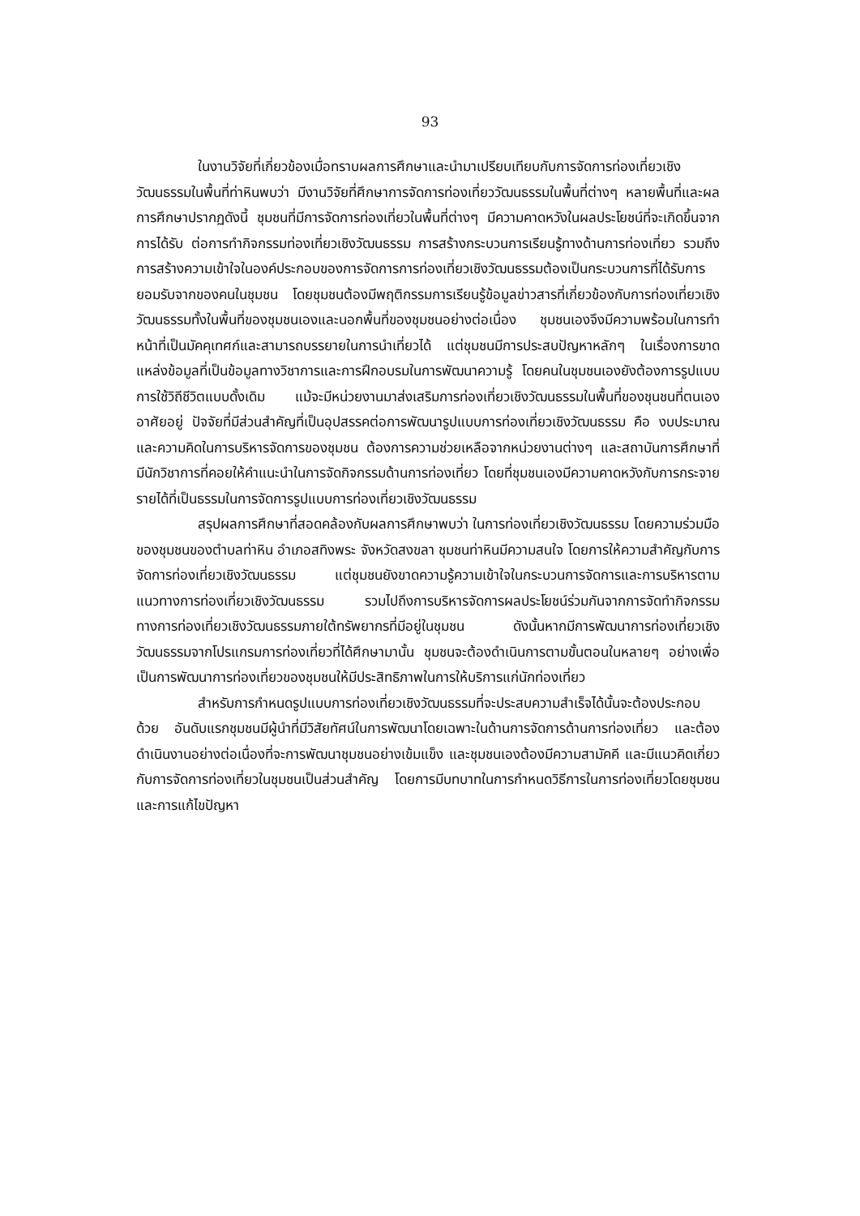93
ในงานวิจัยที่เกี่ยวข้องเมื่อทราบผลการศึกษาและนำมาเปรียบเทียบกับการจัดการท่องเที่ยวเชิงวัฒนธรรมในพื้นที่ท่าหินพบว่า มีงานวิจัยที่ศึกษาการจัดการท่องเที่ยววัฒนธรรมในพื้นที่ต่างๆ หลายพื้นที่และผลการศึกษาปรากฏดังนี้ ชุมชนที่มีการจัดการท่องเที่ยวในพื้นที่ต่างๆ มีความคาดหวังในผลประโยชน์ที่จะเกิดขึ้นจากการได้รับ ต่อการทำกิจกรรมท่องเที่ยวเชิงวัฒนธรรม การสร้างกระบวนการเรียนรู้ทางด้านการท่องเที่ยว รวมถึงการสร้างความเข้าใจในองค์ประกอบของการจัดการการท่องเที่ยวเชิงวัฒนธรรมต้องเป็นกระบวนการที่ได้รับการยอมรับจากของคนในชุมชน โดยชุมชนต้องมีพฤติกรรมการเรียนรู้ข้อมูลข่าวสารที่เกี่ยวข้องกับการท่องเที่ยวเชิงวัฒนธรรมทั้งในพื้นที่ของชุมชนเองและนอกพื้นที่ของชุมชนอย่างต่อเนื่อง ชุมชนเองจึงมีความพร้อมในการทำหน้าที่เป็นมัคคุเทศก์และสามารถบรรยายในการนำเที่ยวได้ แต่ชุมชนมีการประสบปัญหาหลักๆ ในเรื่องการขาดแหล่งข้อมูลที่เป็นข้อมูลทางวิชาการและการฝึกอบรมในการพัฒนาความรู้ โดยคนในชุมชนเองยังต้องการรูปแบบการใช้วิถีชีวิตแบบดั้งเดิม แม้จะมีหน่วยงานมาส่งเสริมการท่องเที่ยวเชิงวัฒนธรรมในพื้นที่ของชุนชนที่ตนเองอาศัยอยู่ ปัจจัยที่มีส่วนสำคัญที่เป็นอุปสรรคต่อการพัฒนารูปแบบการท่องเที่ยวเชิงวัฒนธรรม คือ งบประมาณ และความคิดในการบริหารจัดการของชุมชน ต้องการความช่วยเหลือจากหน่วยงานต่างๆ และสถาบันการศึกษาที่มีนักวิชาการที่คอยให้คำแนะนำในการจัดกิจกรรมด้านการท่องเที่ยว โดยที่ชุมชนเองมีความคาดหวังกับการกระจายรายได้ที่เป็นธรรมในการจัดการรูปแบบการท่องเที่ยวเชิงวัฒนธรรม
สรุปผลการศึกษาที่สอดคล้องกับผลการศึกษาพบว่า ในการท่องเที่ยวเชิงวัฒนธรรม โดยความร่วมมือของชุมชนของตำบลท่าหิน อำเภอสทิงพระ จังหวัดสงขลา ชุมชนท่าหินมีความสนใจ โดยการให้ความสำคัญกับการจัดการท่องเที่ยวเชิงวัฒนธรรม แต่ชุมชนยังขาดความรู้ความเข้าใจในกระบวนการจัดการและการบริหารตามแนวทางการท่องเที่ยวเชิงวัฒนธรรม รวมไปถึงการบริหารจัดการผลประโยชน์ร่วมกันจากการจัดทำกิจกรรมทางการท่องเที่ยวเชิงวัฒนธรรมภายใต้ทรัพยากรที่มีอยู่ในชุมชน ดังนั้นหากมีการพัฒนาการท่องเที่ยวเชิงวัฒนธรรมจากโปรแกรมการท่องเที่ยวที่ได้ศึกษามานั้น ชุมชนจะต้องดำเนินการตามขั้นตอนในหลายๆ อย่างเพื่อเป็นการพัฒนาการท่องเที่ยวของชุมชนให้มีประสิทธิภาพในการให้บริการแก่นักท่องเที่ยว
สำหรับการกำหนดรูปแบบการท่องเที่ยวเชิงวัฒนธรรมที่จะประสบความสำเร็จได้นั้นจะต้องประกอบด้วย อันดับแรกชุมชนมีผู้นำที่มีวิสัยทัศน์ในการพัฒนาโดยเฉพาะในด้านการจัดการด้านการท่องเที่ยว และต้องดำเนินงานอย่างต่อเนื่องที่จะการพัฒนาชุมชนอย่างเข้มแข็ง และชุมชนเองต้องมีความสามัคคี และมีแนวคิดเกี่ยวกับการจัดการท่องเที่ยวในชุมชนเป็นส่วนสำคัญ โดยการมีบทบาทในการกำหนดวิธีการในการท่องเที่ยวโดยชุมชนและการแก้ไขปัญหา